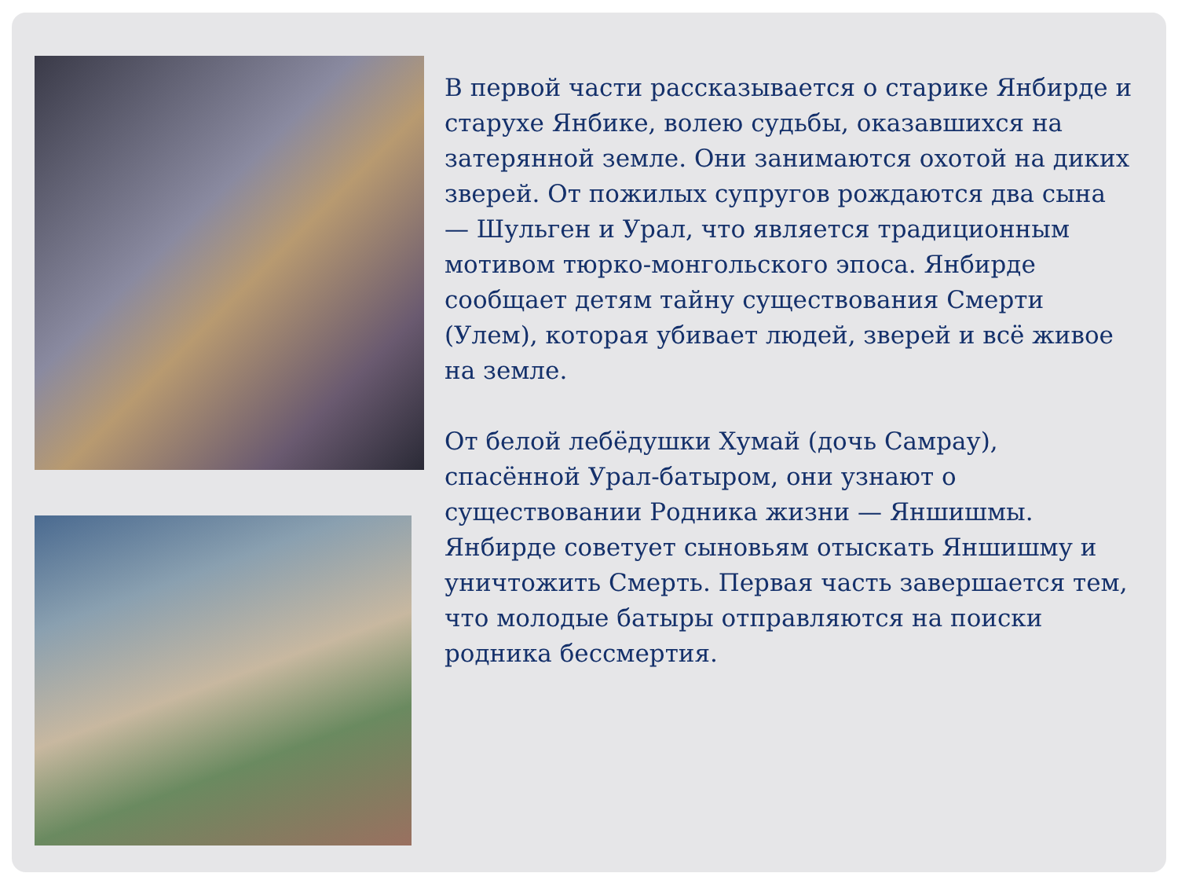В первой части рассказывается о старике Янбирде и старухе Янбике, волею судьбы, оказавшихся на затерянной земле. Они занимаются охотой на диких зверей. От пожилых супругов рождаются два сына — Шульген и Урал, что является традиционным мотивом тюрко-монгольского эпоса. Янбирде сообщает детям тайну существования Смерти (Улем), которая убивает людей, зверей и всё живое на земле.
От белой лебёдушки Хумай (дочь Самрау), спасённой Урал-батыром, они узнают о существовании Родника жизни — Яншишмы. Янбирде советует сыновьям отыскать Яншишму и уничтожить Смерть. Первая часть завершается тем, что молодые батыры отправляются на поиски родника бессмертия.